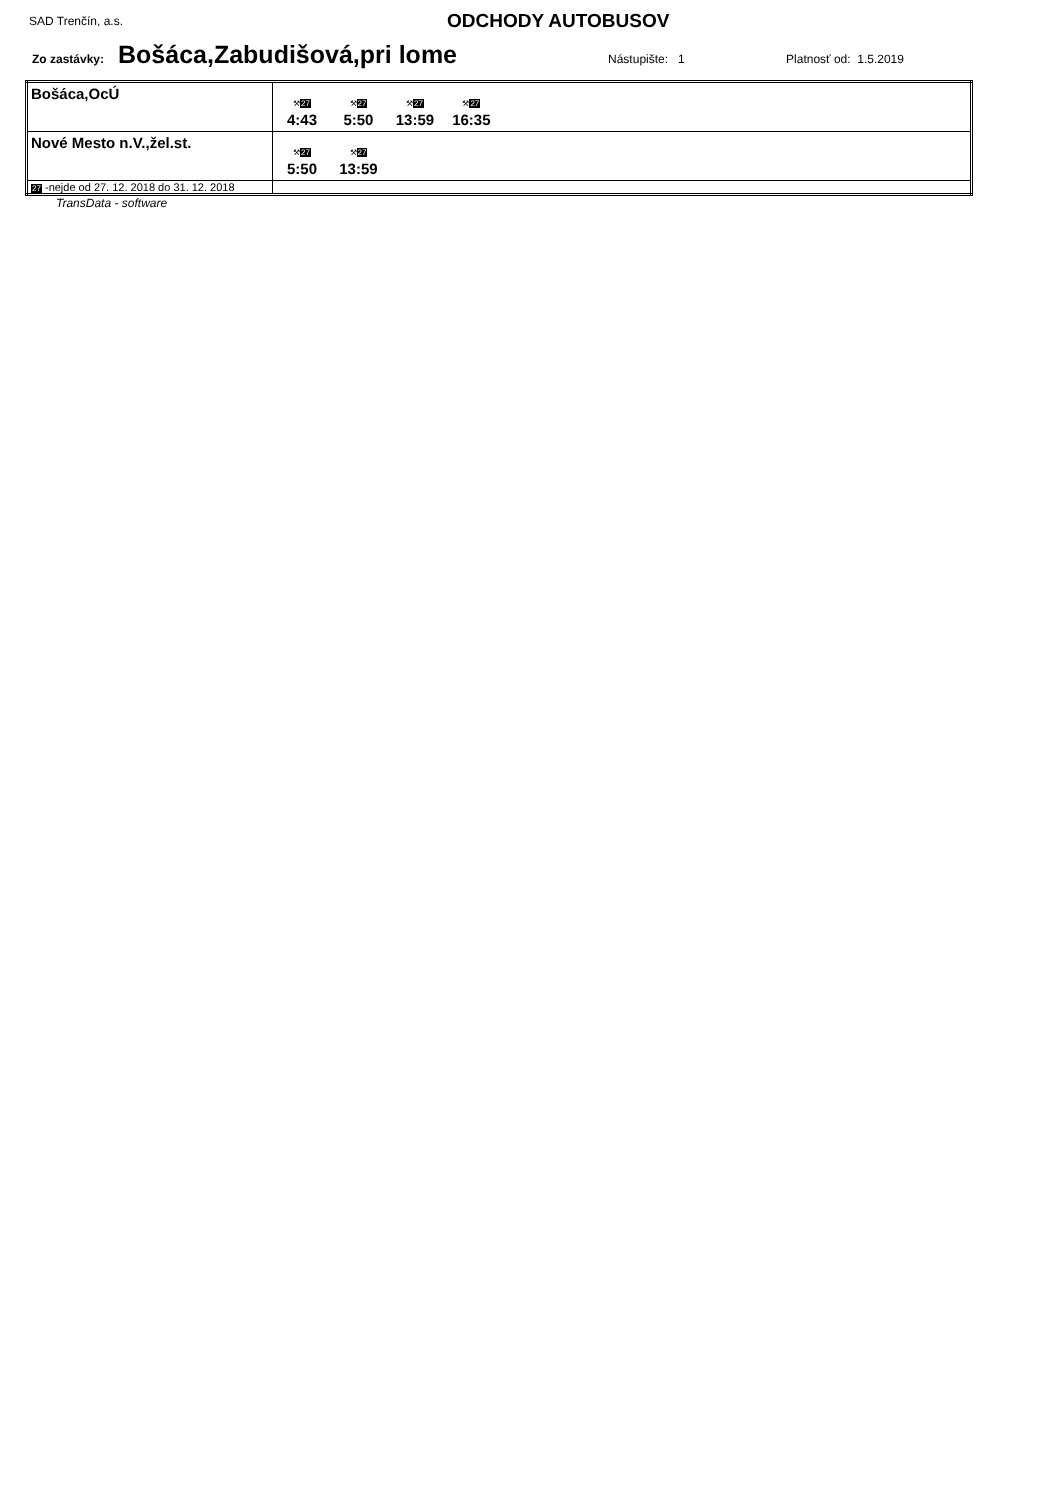SAD Trenčín, a.s. ODCHODY AUTOBUSOV
Zo zastávky: Bošáca,Zabudišová,pri lome Nástupište: 1 Platnosť od: 1.5.2019
| Bošáca,OcÚ | ⚒ 27 4:43 ⚒ 27 5:50 ⚒ 27 13:59 ⚒ 27 16:35 |
| Nové Mesto n.V.,žel.st. | ⚒ 27 5:50 ⚒ 27 13:59 |
| 27 -nejde od 27. 12. 2018 do 31. 12. 2018 | |
TransData - software